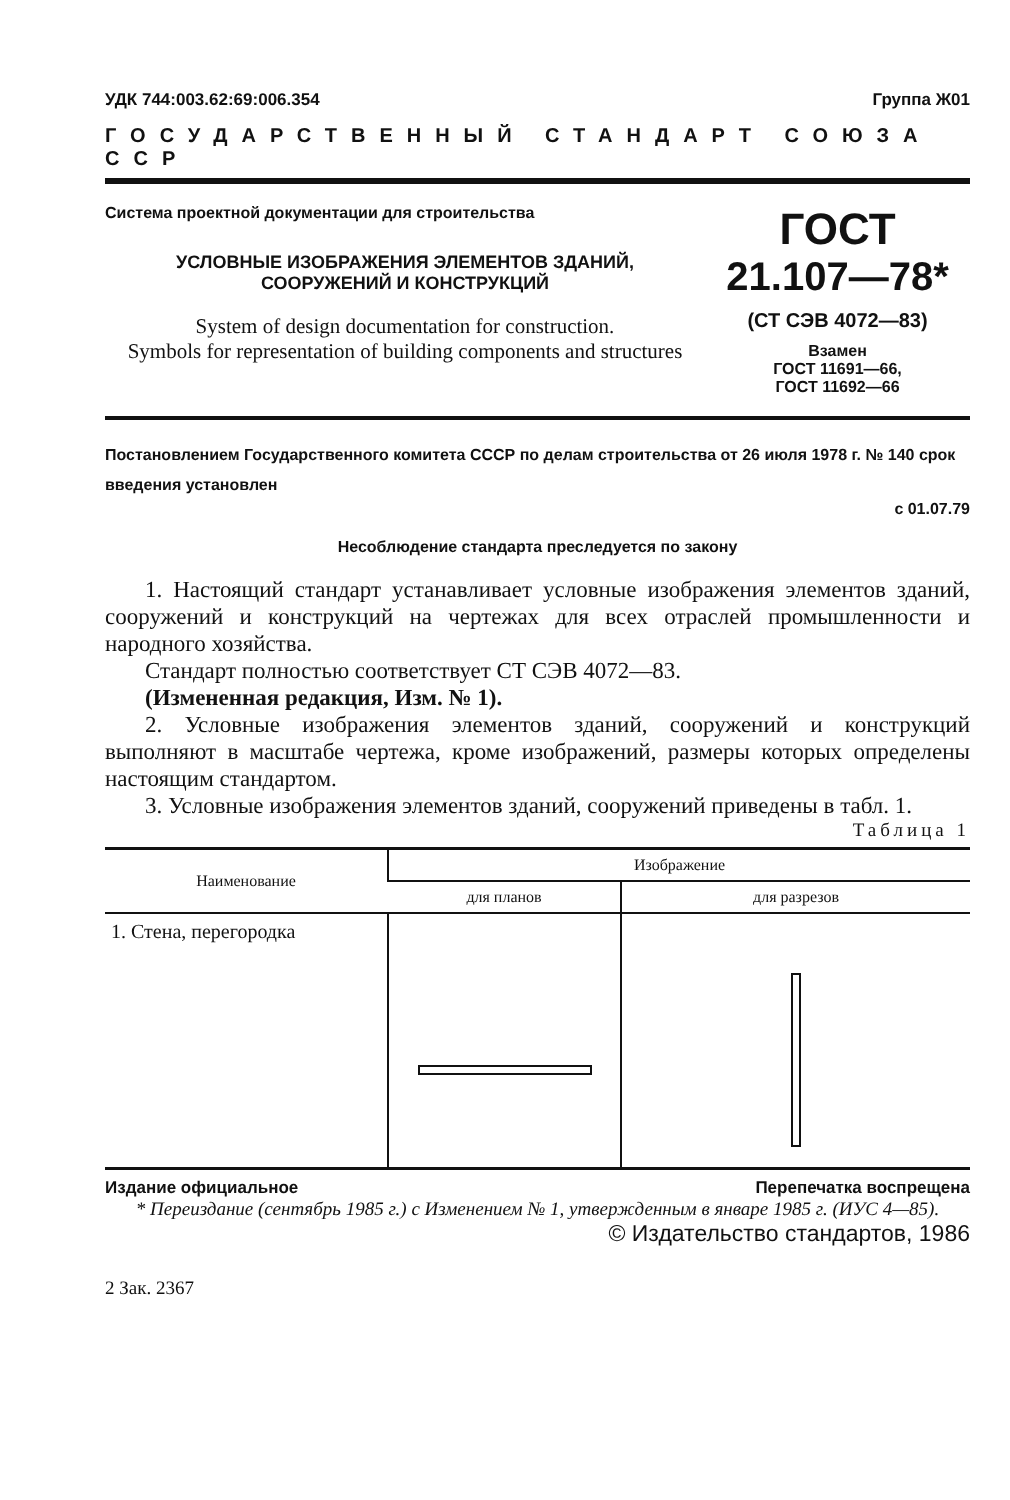УДК 744:003.62:69:006.354 Группа Ж01
ГОСУДАРСТВЕННЫЙ СТАНДАРТ СОЮЗА ССР
Система проектной документации для строительства
УСЛОВНЫЕ ИЗОБРАЖЕНИЯ ЭЛЕМЕНТОВ ЗДАНИЙ,
СООРУЖЕНИЙ И КОНСТРУКЦИЙ
System of design documentation for construction.
Symbols for representation of building components and structures
ГОСТ
21.107—78*
(СТ СЭВ 4072—83)
Взамен
ГОСТ 11691—66,
ГОСТ 11692—66
Постановлением Государственного комитета СССР по делам строительства от 26 июля 1978 г. № 140 срок введения установлен
с 01.07.79
Несоблюдение стандарта преследуется по закону
1. Настоящий стандарт устанавливает условные изображения элементов зданий, сооружений и конструкций на чертежах для всех отраслей промышленности и народного хозяйства.
Стандарт полностью соответствует СТ СЭВ 4072—83.
(Измененная редакция, Изм. № 1).
2. Условные изображения элементов зданий, сооружений и конструкций выполняют в масштабе чертежа, кроме изображений, размеры которых определены настоящим стандартом.
3. Условные изображения элементов зданий, сооружений приведены в табл. 1.
Таблица 1
| Наименование | Изображение | |
| --- | --- | --- |
| | для планов | для разрезов |
| 1. Стена, перегородка | | |
Издание официальное Перепечатка воспрещена
* Переиздание (сентябрь 1985 г.) с Изменением № 1, утвержденным в январе 1985 г. (ИУС 4—85).
© Издательство стандартов, 1986
2 Зак. 2367